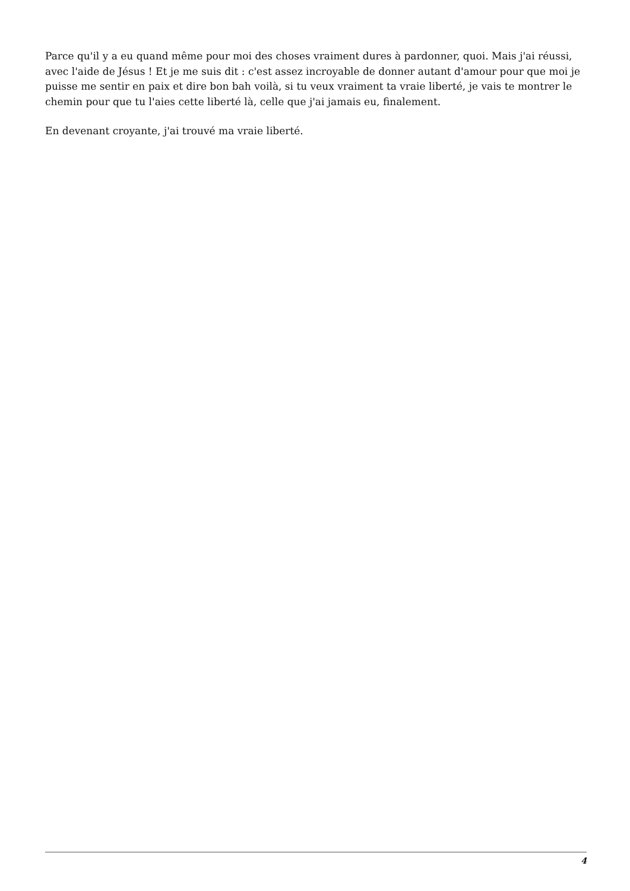Parce qu'il y a eu quand même pour moi des choses vraiment dures à pardonner, quoi. Mais j'ai réussi, avec l'aide de Jésus ! Et je me suis dit : c'est assez incroyable de donner autant d'amour pour que moi je puisse me sentir en paix et dire bon bah voilà, si tu veux vraiment ta vraie liberté, je vais te montrer le chemin pour que tu l'aies cette liberté là, celle que j'ai jamais eu, finalement.
En devenant croyante, j'ai trouvé ma vraie liberté.
4